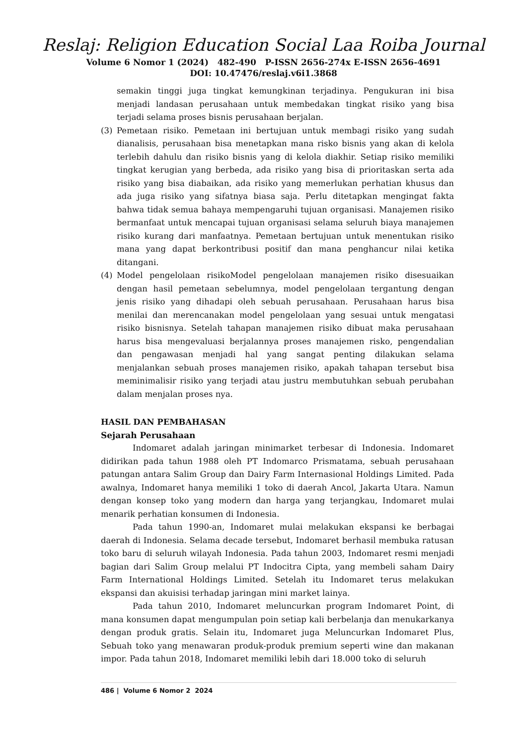Reslaj: Religion Education Social Laa Roiba Journal
Volume 6 Nomor 1 (2024) 482-490 P-ISSN 2656-274x E-ISSN 2656-4691
DOI: 10.47476/reslaj.v6i1.3868
semakin tinggi juga tingkat kemungkinan terjadinya. Pengukuran ini bisa menjadi landasan perusahaan untuk membedakan tingkat risiko yang bisa terjadi selama proses bisnis perusahaan berjalan.
(3) Pemetaan risiko. Pemetaan ini bertujuan untuk membagi risiko yang sudah dianalisis, perusahaan bisa menetapkan mana risko bisnis yang akan di kelola terlebih dahulu dan risiko bisnis yang di kelola diakhir. Setiap risiko memiliki tingkat kerugian yang berbeda, ada risiko yang bisa di prioritaskan serta ada risiko yang bisa diabaikan, ada risiko yang memerlukan perhatian khusus dan ada juga risiko yang sifatnya biasa saja. Perlu ditetapkan mengingat fakta bahwa tidak semua bahaya mempengaruhi tujuan organisasi. Manajemen risiko bermanfaat untuk mencapai tujuan organisasi selama seluruh biaya manajemen risiko kurang dari manfaatnya. Pemetaan bertujuan untuk menentukan risiko mana yang dapat berkontribusi positif dan mana penghancur nilai ketika ditangani.
(4) Model pengelolaan risikoModel pengelolaan manajemen risiko disesuaikan dengan hasil pemetaan sebelumnya, model pengelolaan tergantung dengan jenis risiko yang dihadapi oleh sebuah perusahaan. Perusahaan harus bisa menilai dan merencanakan model pengelolaan yang sesuai untuk mengatasi risiko bisnisnya. Setelah tahapan manajemen risiko dibuat maka perusahaan harus bisa mengevaluasi berjalannya proses manajemen risko, pengendalian dan pengawasan menjadi hal yang sangat penting dilakukan selama menjalankan sebuah proses manajemen risiko, apakah tahapan tersebut bisa meminimalisir risiko yang terjadi atau justru membutuhkan sebuah perubahan dalam menjalan proses nya.
HASIL DAN PEMBAHASAN
Sejarah Perusahaan
Indomaret adalah jaringan minimarket terbesar di Indonesia. Indomaret didirikan pada tahun 1988 oleh PT Indomarco Prismatama, sebuah perusahaan patungan antara Salim Group dan Dairy Farm Internasional Holdings Limited. Pada awalnya, Indomaret hanya memiliki 1 toko di daerah Ancol, Jakarta Utara. Namun dengan konsep toko yang modern dan harga yang terjangkau, Indomaret mulai menarik perhatian konsumen di Indonesia.
Pada tahun 1990-an, Indomaret mulai melakukan ekspansi ke berbagai daerah di Indonesia. Selama decade tersebut, Indomaret berhasil membuka ratusan toko baru di seluruh wilayah Indonesia. Pada tahun 2003, Indomaret resmi menjadi bagian dari Salim Group melalui PT Indocitra Cipta, yang membeli saham Dairy Farm International Holdings Limited. Setelah itu Indomaret terus melakukan ekspansi dan akuisisi terhadap jaringan mini market lainya.
Pada tahun 2010, Indomaret meluncurkan program Indomaret Point, di mana konsumen dapat mengumpulan poin setiap kali berbelanja dan menukarkanya dengan produk gratis. Selain itu, Indomaret juga Meluncurkan Indomaret Plus, Sebuah toko yang menawaran produk-produk premium seperti wine dan makanan impor. Pada tahun 2018, Indomaret memiliki lebih dari 18.000 toko di seluruh
486 | Volume 6 Nomor 2 2024